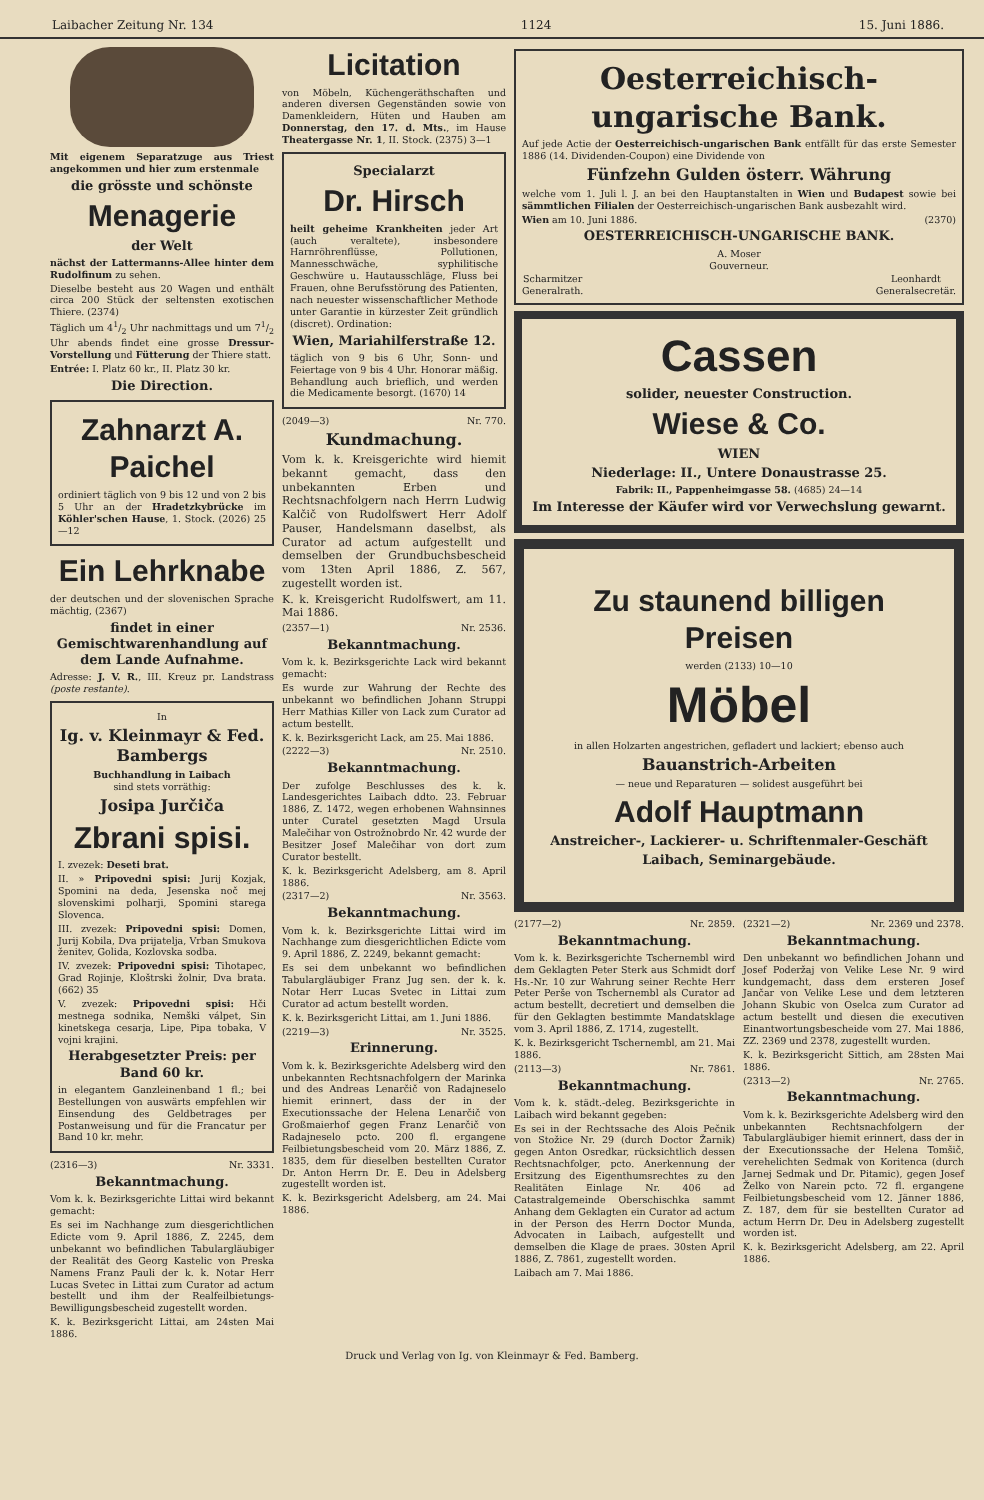Laibacher Zeitung Nr. 134 1124 15. Juni 1886.
Mit eigenem Separatzuge aus Triest angekommen und hier zum erstenmale
die grösste und schönste
Menagerie
der Welt
nächst der Lattermanns-Allee hinter dem Rudolfinum zu sehen.
Dieselbe besteht aus 20 Wagen und enthält circa 200 Stück der seltensten exotischen Thiere. (2374)
Täglich um 41/2 Uhr nachmittags und um 71/2 Uhr abends findet eine grosse Dressur-Vorstellung und Fütterung der Thiere statt.
Entrée: I. Platz 60 kr., II. Platz 30 kr.
Die Direction.
Zahnarzt A. Paichel
ordiniert täglich von 9 bis 12 und von 2 bis 5 Uhr an der Hradetzkybrücke im Köhler'schen Hause, 1. Stock. (2026) 25—12
Ein Lehrknabe
der deutschen und der slovenischen Sprache mächtig, (2367)
findet in einer Gemischtwarenhandlung auf dem Lande Aufnahme.
Adresse: J. V. R., III. Kreuz pr. Landstrass (poste restante).
In
Ig. v. Kleinmayr & Fed. Bambergs
Buchhandlung in Laibach
sind stets vorräthig:
Josipa Jurčiča
Zbrani spisi.
I. zvezek: Deseti brat.
II. » Pripovedni spisi: Jurij Kozjak, Spomini na deda, Jesenska noč mej slovenskimi polharji, Spomini starega Slovenca.
III. zvezek: Pripovedni spisi: Domen, Jurij Kobila, Dva prijatelja, Vrban Smukova ženitev, Golida, Kozlovska sodba.
IV. zvezek: Pripovedni spisi: Tihotapec, Grad Rojinje, Kloštrski žolnir, Dva brata. (662) 35
V. zvezek: Pripovedni spisi: Hči mestnega sodnika, Nemški válpet, Sin kinetskega cesarja, Lipe, Pipa tobaka, V vojni krajini.
Herabgesetzter Preis: per Band 60 kr.
in elegantem Ganzleinenband 1 fl.; bei Bestellungen von auswärts empfehlen wir Einsendung des Geldbetrages per Postanweisung und für die Francatur per Band 10 kr. mehr.
(2316—3) Nr. 3331.
Bekanntmachung.
Vom k. k. Bezirksgerichte Littai wird bekannt gemacht:
Es sei im Nachhange zum diesgerichtlichen Edicte vom 9. April 1886, Z. 2245, dem unbekannt wo befindlichen Tabulargläubiger der Realität des Georg Kastelic von Preska Namens Franz Pauli der k. k. Notar Herr Lucas Svetec in Littai zum Curator ad actum bestellt und ihm der Realfeilbietungs-Bewilligungsbescheid zugestellt worden.
K. k. Bezirksgericht Littai, am 24sten Mai 1886.
Licitation
von Möbeln, Küchengeräthschaften und anderen diversen Gegenständen sowie von Damenkleidern, Hüten und Hauben am Donnerstag, den 17. d. Mts., im Hause Theatergasse Nr. 1, II. Stock. (2375) 3—1
Specialarzt
Dr. Hirsch
heilt geheime Krankheiten jeder Art (auch veraltete), insbesondere Harnröhrenflüsse, Pollutionen, Mannesschwäche, syphilitische Geschwüre u. Hautausschläge, Fluss bei Frauen, ohne Berufsstörung des Patienten, nach neuester wissenschaftlicher Methode unter Garantie in kürzester Zeit gründlich (discret). Ordination:
Wien, Mariahilferstraße 12.
täglich von 9 bis 6 Uhr, Sonn- und Feiertage von 9 bis 4 Uhr. Honorar mäßig. Behandlung auch brieflich, und werden die Medicamente besorgt. (1670) 14
(2049—3) Nr. 770.
Kundmachung.
Vom k. k. Kreisgerichte wird hiemit bekannt gemacht, dass den unbekannten Erben und Rechtsnachfolgern nach Herrn Ludwig Kalčič von Rudolfswert Herr Adolf Pauser, Handelsmann daselbst, als Curator ad actum aufgestellt und demselben der Grundbuchsbescheid vom 13ten April 1886, Z. 567, zugestellt worden ist.
K. k. Kreisgericht Rudolfswert, am 11. Mai 1886.
(2357—1) Nr. 2536.
Bekanntmachung.
Vom k. k. Bezirksgerichte Lack wird bekannt gemacht:
Es wurde zur Wahrung der Rechte des unbekannt wo befindlichen Johann Struppi Herr Mathias Killer von Lack zum Curator ad actum bestellt.
K. k. Bezirksgericht Lack, am 25. Mai 1886.
(2222—3) Nr. 2510.
Bekanntmachung.
Der zufolge Beschlusses des k. k. Landesgerichtes Laibach ddto. 23. Februar 1886, Z. 1472, wegen erhobenen Wahnsinnes unter Curatel gesetzten Magd Ursula Malečihar von Ostrožnobrdo Nr. 42 wurde der Besitzer Josef Malečihar von dort zum Curator bestellt.
K. k. Bezirksgericht Adelsberg, am 8. April 1886.
(2317—2) Nr. 3563.
Bekanntmachung.
Vom k. k. Bezirksgerichte Littai wird im Nachhange zum diesgerichtlichen Edicte vom 9. April 1886, Z. 2249, bekannt gemacht:
Es sei dem unbekannt wo befindlichen Tabulargläubiger Franz Jug sen. der k. k. Notar Herr Lucas Svetec in Littai zum Curator ad actum bestellt worden.
K. k. Bezirksgericht Littai, am 1. Juni 1886.
(2219—3) Nr. 3525.
Erinnerung.
Vom k. k. Bezirksgerichte Adelsberg wird den unbekannten Rechtsnachfolgern der Marinka und des Andreas Lenarčič von Radajneselo hiemit erinnert, dass der in der Executionssache der Helena Lenarčič von Großmaierhof gegen Franz Lenarčič von Radajneselo pcto. 200 fl. ergangene Feilbietungsbescheid vom 20. März 1886, Z. 1835, dem für dieselben bestellten Curator Dr. Anton Herrn Dr. E. Deu in Adelsberg zugestellt worden ist.
K. k. Bezirksgericht Adelsberg, am 24. Mai 1886.
Oesterreichisch-ungarische Bank.
Auf jede Actie der Oesterreichisch-ungarischen Bank entfällt für das erste Semester 1886 (14. Dividenden-Coupon) eine Dividende von
Fünfzehn Gulden österr. Währung
welche vom 1. Juli l. J. an bei den Hauptanstalten in Wien und Budapest sowie bei sämmtlichen Filialen der Oesterreichisch-ungarischen Bank ausbezahlt wird.
Wien am 10. Juni 1886. (2370)
OESTERREICHISCH-UNGARISCHE BANK.
A. Moser
Gouverneur.
Scharmitzer
Generalrath. Leonhardt
Generalsecretär.
Cassen
solider, neuester Construction.
Wiese & Co.
WIEN
Niederlage: II., Untere Donaustrasse 25.
Fabrik: II., Pappenheimgasse 58. (4685) 24—14
Im Interesse der Käufer wird vor Verwechslung gewarnt.
Zu staunend billigen Preisen
werden (2133) 10—10
Möbel
in allen Holzarten angestrichen, gefladert und lackiert; ebenso auch
Bauanstrich-Arbeiten
— neue und Reparaturen — solidest ausgeführt bei
Adolf Hauptmann
Anstreicher-, Lackierer- u. Schriftenmaler-Geschäft
Laibach, Seminargebäude.
(2177—2) Nr. 2859.
Bekanntmachung.
Vom k. k. Bezirksgerichte Tschernembl wird dem Geklagten Peter Sterk aus Schmidt dorf Hs.-Nr. 10 zur Wahrung seiner Rechte Herr Peter Perše von Tschernembl als Curator ad actum bestellt, decretiert und demselben die für den Geklagten bestimmte Mandatsklage vom 3. April 1886, Z. 1714, zugestellt.
K. k. Bezirksgericht Tschernembl, am 21. Mai 1886.
(2113—3) Nr. 7861.
Bekanntmachung.
Vom k. k. städt.-deleg. Bezirksgerichte in Laibach wird bekannt gegeben:
Es sei in der Rechtssache des Alois Pečnik von Stožice Nr. 29 (durch Doctor Žarnik) gegen Anton Osredkar, rücksichtlich dessen Rechtsnachfolger, pcto. Anerkennung der Ersitzung des Eigenthumsrechtes zu den Realitäten Einlage Nr. 406 ad Catastralgemeinde Oberschischka sammt Anhang dem Geklagten ein Curator ad actum in der Person des Herrn Doctor Munda, Advocaten in Laibach, aufgestellt und demselben die Klage de praes. 30sten April 1886, Z. 7861, zugestellt worden.
Laibach am 7. Mai 1886.
(2321—2) Nr. 2369 und 2378.
Bekanntmachung.
Den unbekannt wo befindlichen Johann und Josef Poderžaj von Velike Lese Nr. 9 wird kundgemacht, dass dem ersteren Josef Jančar von Velike Lese und dem letzteren Johann Skubic von Oselca zum Curator ad actum bestellt und diesen die executiven Einantwortungsbescheide vom 27. Mai 1886, ZZ. 2369 und 2378, zugestellt wurden.
K. k. Bezirksgericht Sittich, am 28sten Mai 1886.
(2313—2) Nr. 2765.
Bekanntmachung.
Vom k. k. Bezirksgerichte Adelsberg wird den unbekannten Rechtsnachfolgern der Tabulargläubiger hiemit erinnert, dass der in der Executionssache der Helena Tomšič, verehelichten Sedmak von Koritenca (durch Jarnej Sedmak und Dr. Pitamic), gegen Josef Želko von Narein pcto. 72 fl. ergangene Feilbietungsbescheid vom 12. Jänner 1886, Z. 187, dem für sie bestellten Curator ad actum Herrn Dr. Deu in Adelsberg zugestellt worden ist.
K. k. Bezirksgericht Adelsberg, am 22. April 1886.
Druck und Verlag von Ig. von Kleinmayr & Fed. Bamberg.